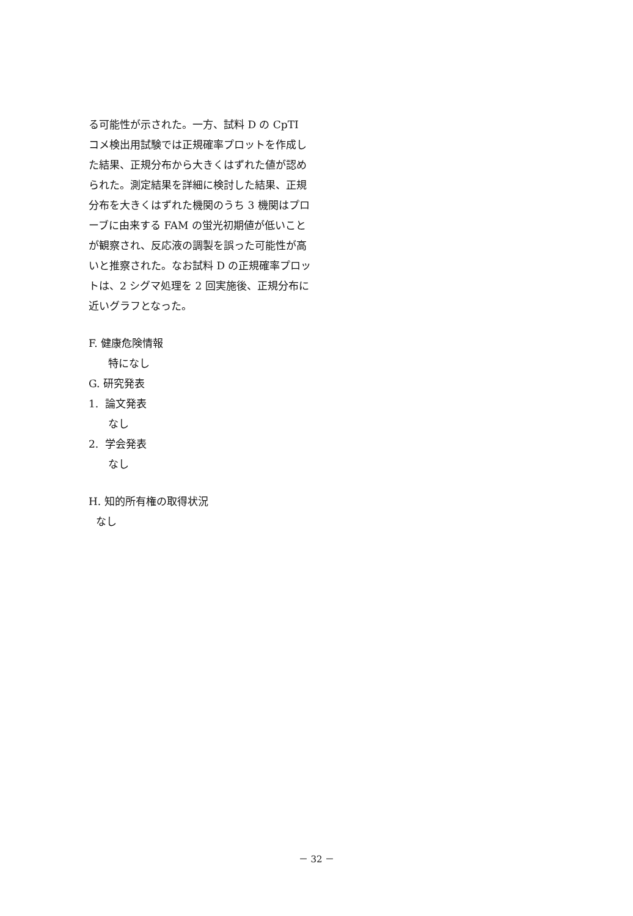る可能性が示された。一方、試料 D の CpTI コメ検出用試験では正規確率プロットを作成した結果、正規分布から大きくはずれた値が認められた。測定結果を詳細に検討した結果、正規分布を大きくはずれた機関のうち 3 機関はプローブに由来する FAM の蛍光初期値が低いことが観察され、反応液の調製を誤った可能性が高いと推察された。なお試料 D の正規確率プロットは、2 シグマ処理を 2 回実施後、正規分布に近いグラフとなった。
F. 健康危険情報
特になし
G. 研究発表
1. 論文発表
なし
2. 学会発表
なし
H. 知的所有権の取得状況
なし
－ 32 －